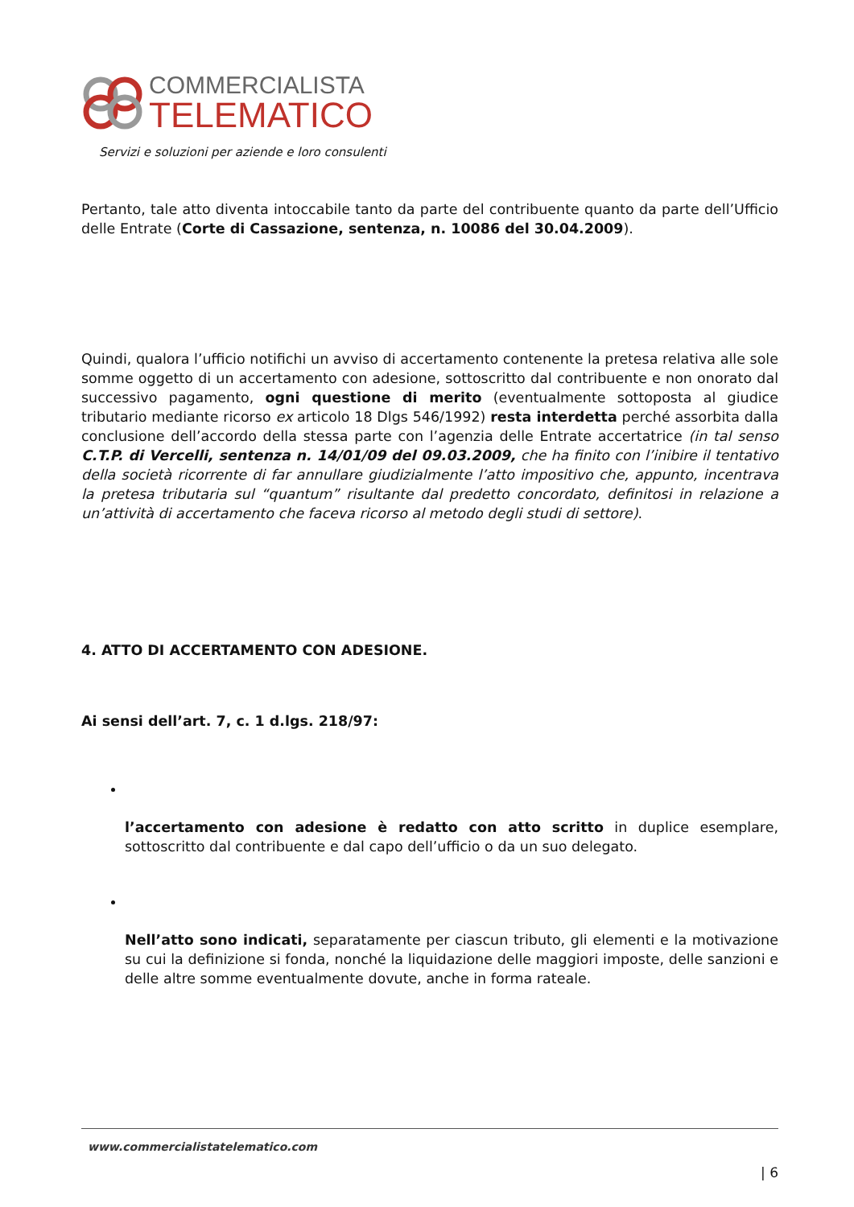COMMERCIALISTA
TELEMATICO
Servizi e soluzioni per aziende e loro consulenti
Pertanto, tale atto diventa intoccabile tanto da parte del contribuente quanto da parte dell’Ufficio delle Entrate (Corte di Cassazione, sentenza, n. 10086 del 30.04.2009).
Quindi, qualora l’ufficio notifichi un avviso di accertamento contenente la pretesa relativa alle sole somme oggetto di un accertamento con adesione, sottoscritto dal contribuente e non onorato dal successivo pagamento, ogni questione di merito (eventualmente sottoposta al giudice tributario mediante ricorso ex articolo 18 Dlgs 546/1992) resta interdetta perché assorbita dalla conclusione dell’accordo della stessa parte con l’agenzia delle Entrate accertatrice (in tal senso C.T.P. di Vercelli, sentenza n. 14/01/09 del 09.03.2009, che ha finito con l’inibire il tentativo della società ricorrente di far annullare giudizialmente l’atto impositivo che, appunto, incentrava la pretesa tributaria sul “quantum” risultante dal predetto concordato, definitosi in relazione a un’attività di accertamento che faceva ricorso al metodo degli studi di settore).
4. ATTO DI ACCERTAMENTO CON ADESIONE.
Ai sensi dell’art. 7, c. 1 d.lgs. 218/97:
l’accertamento con adesione è redatto con atto scritto in duplice esemplare, sottoscritto dal contribuente e dal capo dell’ufficio o da un suo delegato.
Nell’atto sono indicati, separatamente per ciascun tributo, gli elementi e la motivazione su cui la definizione si fonda, nonché la liquidazione delle maggiori imposte, delle sanzioni e delle altre somme eventualmente dovute, anche in forma rateale.
www.commercialistatelematico.com
| 6